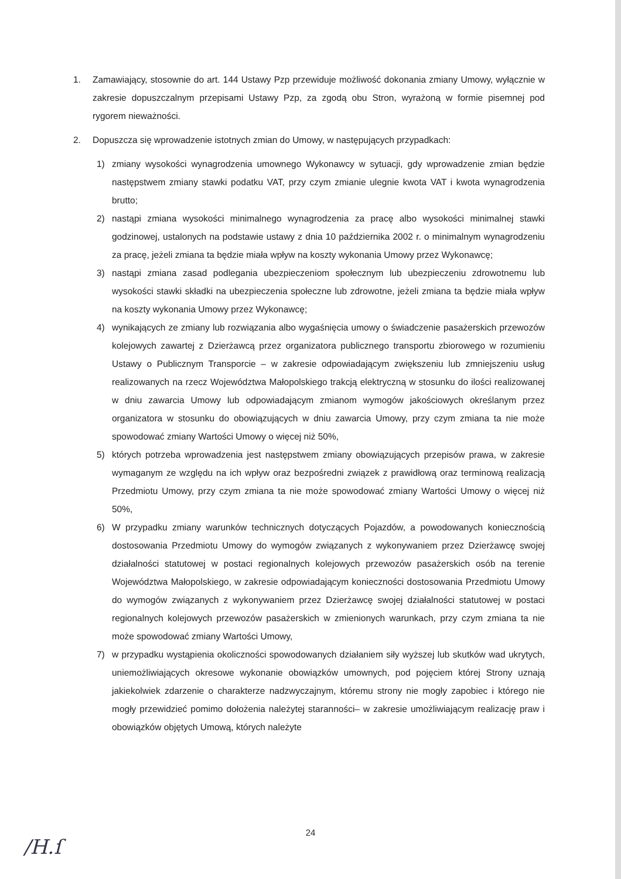1. Zamawiający, stosownie do art. 144 Ustawy Pzp przewiduje możliwość dokonania zmiany Umowy, wyłącznie w zakresie dopuszczalnym przepisami Ustawy Pzp, za zgodą obu Stron, wyrażoną w formie pisemnej pod rygorem nieważności.
2. Dopuszcza się wprowadzenie istotnych zmian do Umowy, w następujących przypadkach:
1) zmiany wysokości wynagrodzenia umownego Wykonawcy w sytuacji, gdy wprowadzenie zmian będzie następstwem zmiany stawki podatku VAT, przy czym zmianie ulegnie kwota VAT i kwota wynagrodzenia brutto;
2) nastąpi zmiana wysokości minimalnego wynagrodzenia za pracę albo wysokości minimalnej stawki godzinowej, ustalonych na podstawie ustawy z dnia 10 października 2002 r. o minimalnym wynagrodzeniu za pracę, jeżeli zmiana ta będzie miała wpływ na koszty wykonania Umowy przez Wykonawcę;
3) nastąpi zmiana zasad podlegania ubezpieczeniom społecznym lub ubezpieczeniu zdrowotnemu lub wysokości stawki składki na ubezpieczenia społeczne lub zdrowotne, jeżeli zmiana ta będzie miała wpływ na koszty wykonania Umowy przez Wykonawcę;
4) wynikających ze zmiany lub rozwiązania albo wygaśnięcia umowy o świadczenie pasażerskich przewozów kolejowych zawartej z Dzierżawcą przez organizatora publicznego transportu zbiorowego w rozumieniu Ustawy o Publicznym Transporcie – w zakresie odpowiadającym zwiększeniu lub zmniejszeniu usług realizowanych na rzecz Województwa Małopolskiego trakcją elektryczną w stosunku do ilości realizowanej w dniu zawarcia Umowy lub odpowiadającym zmianom wymogów jakościowych określanym przez organizatora w stosunku do obowiązujących w dniu zawarcia Umowy, przy czym zmiana ta nie może spowodować zmiany Wartości Umowy o więcej niż 50%,
5) których potrzeba wprowadzenia jest następstwem zmiany obowiązujących przepisów prawa, w zakresie wymaganym ze względu na ich wpływ oraz bezpośredni związek z prawidłową oraz terminową realizacją Przedmiotu Umowy, przy czym zmiana ta nie może spowodować zmiany Wartości Umowy o więcej niż 50%,
6) W przypadku zmiany warunków technicznych dotyczących Pojazdów, a powodowanych koniecznością dostosowania Przedmiotu Umowy do wymogów związanych z wykonywaniem przez Dzierżawcę swojej działalności statutowej w postaci regionalnych kolejowych przewozów pasażerskich osób na terenie Województwa Małopolskiego, w zakresie odpowiadającym konieczności dostosowania Przedmiotu Umowy do wymogów związanych z wykonywaniem przez Dzierżawcę swojej działalności statutowej w postaci regionalnych kolejowych przewozów pasażerskich w zmienionych warunkach, przy czym zmiana ta nie może spowodować zmiany Wartości Umowy,
7) w przypadku wystąpienia okoliczności spowodowanych działaniem siły wyższej lub skutków wad ukrytych, uniemożliwiających okresowe wykonanie obowiązków umownych, pod pojęciem której Strony uznają jakiekolwiek zdarzenie o charakterze nadzwyczajnym, któremu strony nie mogły zapobiec i którego nie mogły przewidzieć pomimo dołożenia należytej staranności– w zakresie umożliwiającym realizację praw i obowiązków objętych Umową, których należyte
24
/H.ſ